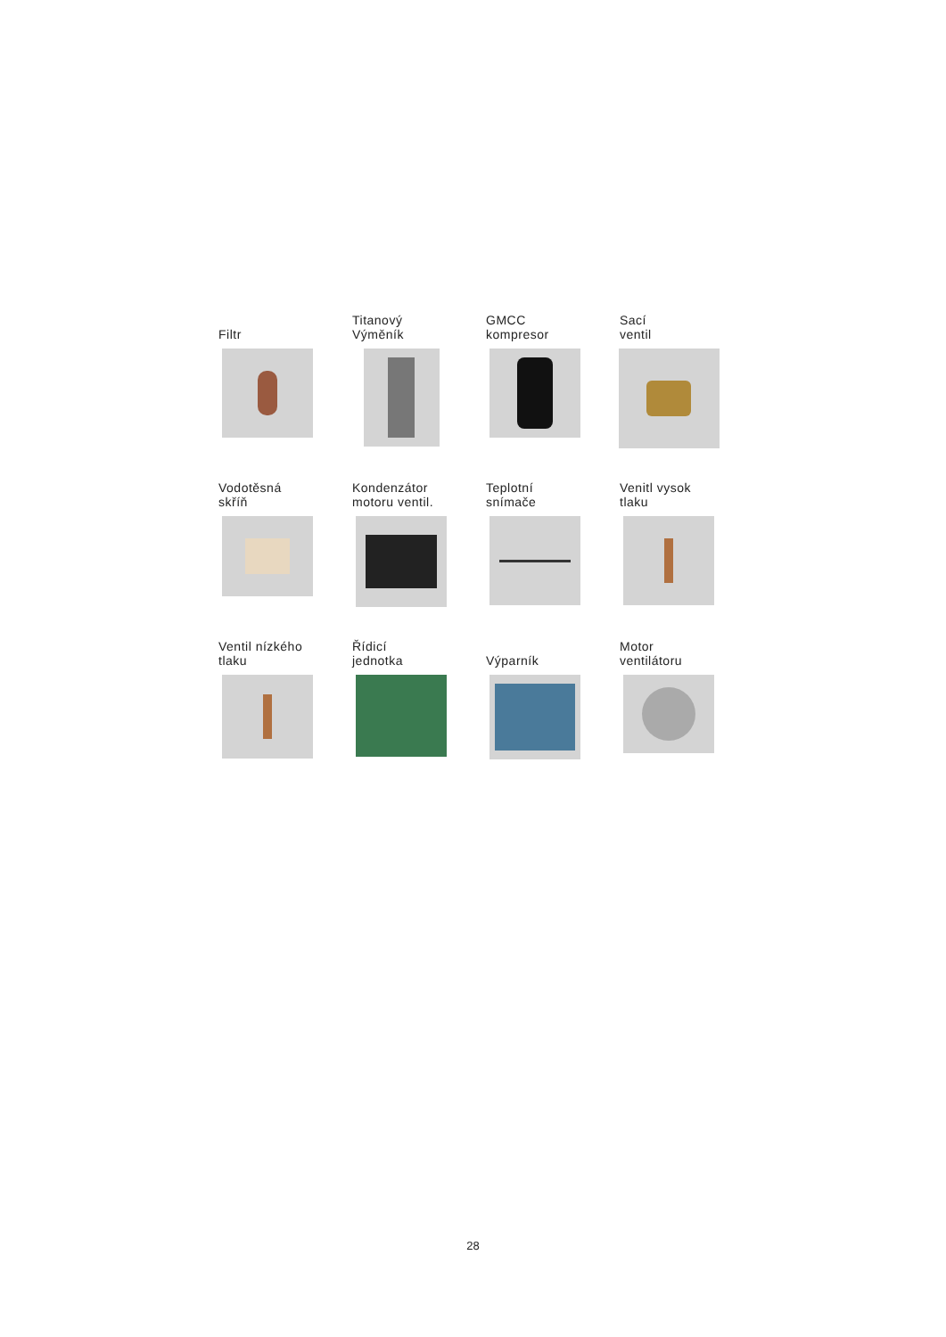Filtr
Titanový
Výměník
GMCC
kompresor
Sací
ventil
Vodotěsná
skříň
Kondenzátor
motoru ventil.
Teplotní
snímače
Venitl vysok
tlaku
Ventil nízkého
tlaku
Řídicí
jednotka
Výparník
Motor
ventilátoru
28